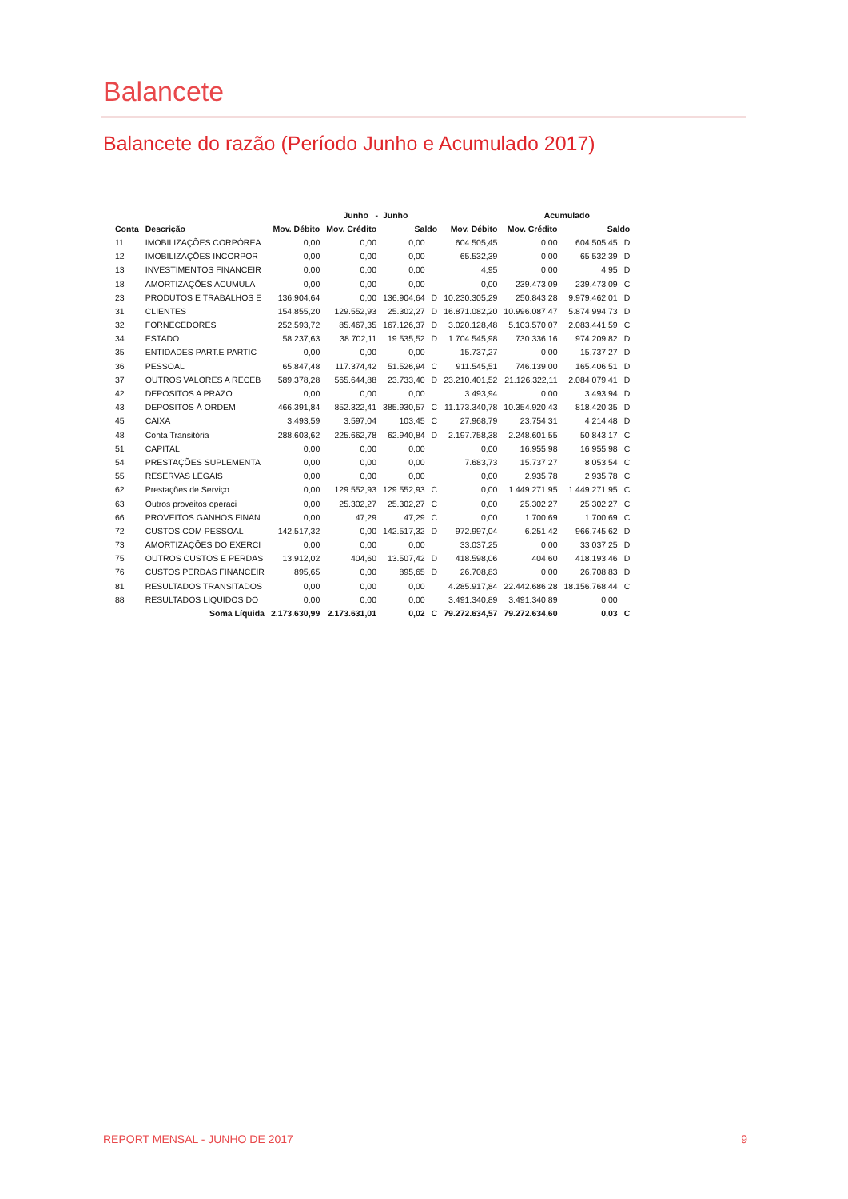Balancete
Balancete do razão (Período Junho e Acumulado 2017)
| | | | Junho - Junho | | | | Acumulado | | | |
| --- | --- | --- | --- | --- | --- | --- | --- | --- | --- | --- |
| Conta | Descrição | Mov. Débito | Mov. Crédito | Saldo | | Mov. Débito | Mov. Crédito | Saldo | | |
| 11 | IMOBILIZAÇÕES CORPÓREA | 0,00 | 0,00 | 0,00 | | 604.505,45 | 0,00 | 604 505,45 | D | |
| 12 | IMOBILIZAÇÕES INCORPOR | 0,00 | 0,00 | 0,00 | | 65.532,39 | 0,00 | 65 532,39 | D | |
| 13 | INVESTIMENTOS FINANCEIR | 0,00 | 0,00 | 0,00 | | 4,95 | 0,00 | 4,95 | D | |
| 18 | AMORTIZAÇÕES ACUMULA | 0,00 | 0,00 | 0,00 | | 0,00 | 239.473,09 | 239.473,09 | C | |
| 23 | PRODUTOS E TRABALHOS E | 136.904,64 | 0,00 | 136.904,64 | D | 10.230.305,29 | 250.843,28 | 9.979.462,01 | D | |
| 31 | CLIENTES | 154.855,20 | 129.552,93 | 25.302,27 | D | 16.871.082,20 | 10.996.087,47 | 5.874 994,73 | D | |
| 32 | FORNECEDORES | 252.593,72 | 85.467,35 | 167.126,37 | D | 3.020.128,48 | 5.103.570,07 | 2.083.441,59 | C | |
| 34 | ESTADO | 58.237,63 | 38.702,11 | 19.535,52 | D | 1.704.545,98 | 730.336,16 | 974 209,82 | D | |
| 35 | ENTIDADES PART.E PARTIC | 0,00 | 0,00 | 0,00 | | 15.737,27 | 0,00 | 15.737,27 | D | |
| 36 | PESSOAL | 65.847,48 | 117.374,42 | 51.526,94 | C | 911.545,51 | 746.139,00 | 165.406,51 | D | |
| 37 | OUTROS VALORES A RECEB | 589.378,28 | 565.644,88 | 23.733,40 | D | 23.210.401,52 | 21.126.322,11 | 2.084 079,41 | D | |
| 42 | DEPOSITOS A PRAZO | 0,00 | 0,00 | 0,00 | | 3.493,94 | 0,00 | 3.493,94 | D | |
| 43 | DEPOSITOS À ORDEM | 466.391,84 | 852.322,41 | 385.930,57 | C | 11.173.340,78 | 10.354.920,43 | 818.420,35 | D | |
| 45 | CAIXA | 3.493,59 | 3.597,04 | 103,45 | C | 27.968,79 | 23.754,31 | 4 214,48 | D | |
| 48 | Conta Transitória | 288.603,62 | 225.662,78 | 62.940,84 | D | 2.197.758,38 | 2.248.601,55 | 50 843,17 | C | |
| 51 | CAPITAL | 0,00 | 0,00 | 0,00 | | 0,00 | 16.955,98 | 16 955,98 | C | |
| 54 | PRESTAÇÕES SUPLEMENTA | 0,00 | 0,00 | 0,00 | | 7.683,73 | 15.737,27 | 8 053,54 | C | |
| 55 | RESERVAS LEGAIS | 0,00 | 0,00 | 0,00 | | 0,00 | 2.935,78 | 2 935,78 | C | |
| 62 | Prestações de Serviço | 0,00 | 129.552,93 | 129.552,93 | C | 0,00 | 1.449.271,95 | 1.449 271,95 | C | |
| 63 | Outros proveitos operaci | 0,00 | 25.302,27 | 25.302,27 | C | 0,00 | 25.302,27 | 25 302,27 | C | |
| 66 | PROVEITOS GANHOS FINAN | 0,00 | 47,29 | 47,29 | C | 0,00 | 1.700,69 | 1.700,69 | C | |
| 72 | CUSTOS COM PESSOAL | 142.517,32 | 0,00 | 142.517,32 | D | 972.997,04 | 6.251,42 | 966.745,62 | D | |
| 73 | AMORTIZAÇÕES DO EXERCI | 0,00 | 0,00 | 0,00 | | 33.037,25 | 0,00 | 33 037,25 | D | |
| 75 | OUTROS CUSTOS E PERDAS | 13.912,02 | 404,60 | 13.507,42 | D | 418.598,06 | 404,60 | 418.193,46 | D | |
| 76 | CUSTOS PERDAS FINANCEIR | 895,65 | 0,00 | 895,65 | D | 26.708,83 | 0,00 | 26.708,83 | D | |
| 81 | RESULTADOS TRANSITADOS | 0,00 | 0,00 | 0,00 | | 4.285.917,84 | 22.442.686,28 | 18.156.768,44 | C | |
| 88 | RESULTADOS LIQUIDOS DO | 0,00 | 0,00 | 0,00 | | 3.491.340,89 | 3.491.340,89 | 0,00 | | |
| | Soma Líquida | 2.173.630,99 | 2.173.631,01 | 0,02 | C | 79.272.634,57 | 79.272.634,60 | 0,03 | C | |
REPORT MENSAL - JUNHO DE 2017 9